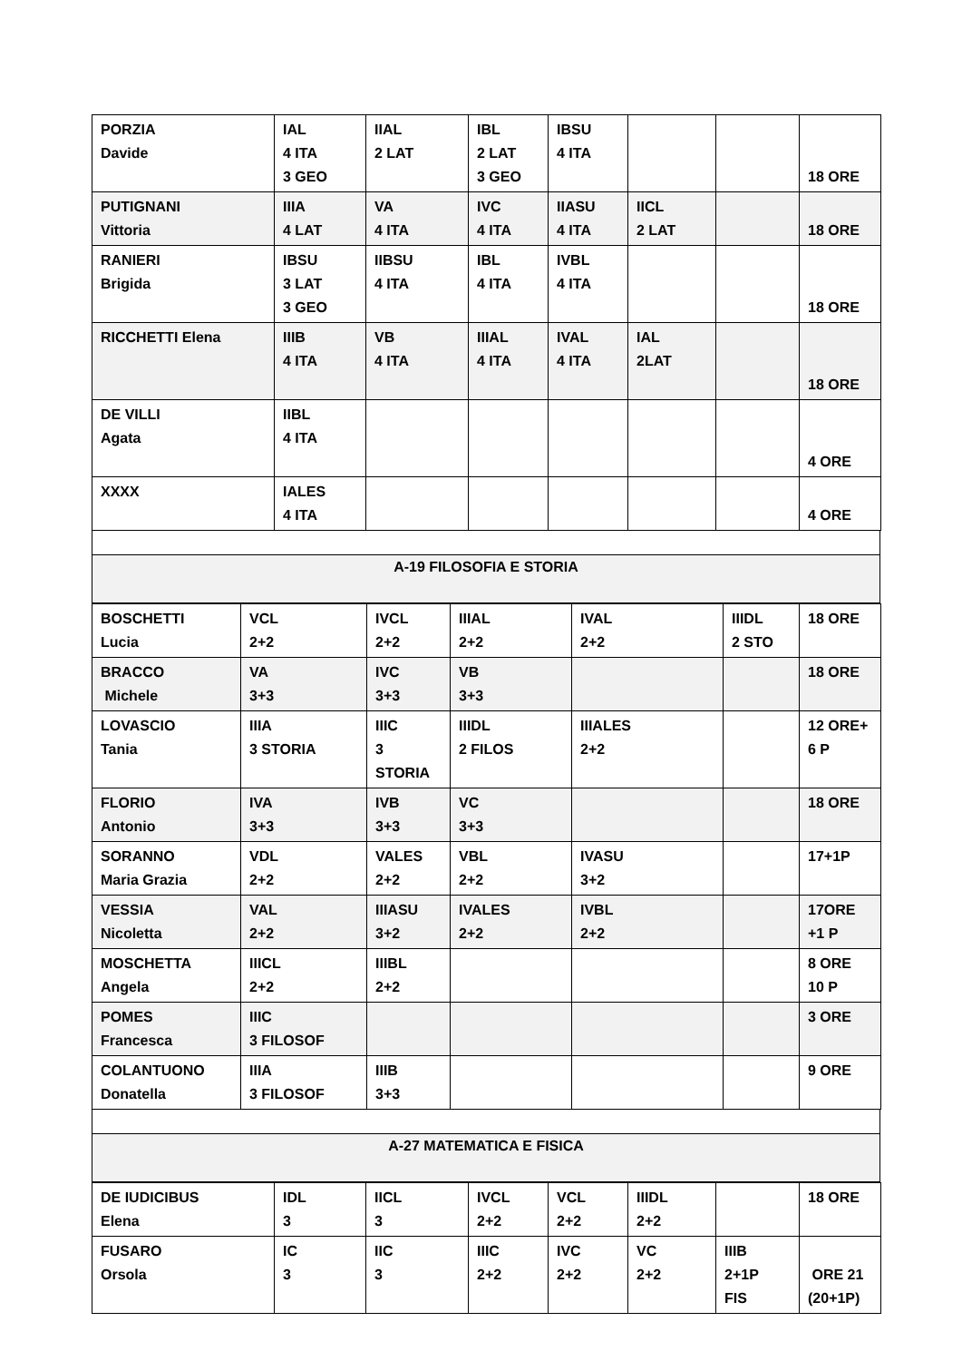| PORZIA Davide | IAL 4 ITA 3 GEO | IIAL 2 LAT | IBL 2 LAT 3 GEO | IBSU 4 ITA | | | 18 ORE |
| PUTIGNANI Vittoria | IIIA 4 LAT | VA 4 ITA | IVC 4 ITA | IIASU 4 ITA | IICL 2 LAT | | 18 ORE |
| RANIERI Brigida | IBSU 3 LAT 3 GEO | IIBSU 4 ITA | IBL 4 ITA | IVBL 4 ITA | | | 18 ORE |
| RICCHETTI Elena | IIIB 4 ITA | VB 4 ITA | IIIAL 4 ITA | IVAL 4 ITA | IAL 2LAT | | 18 ORE |
| DE VILLI Agata | IIBL 4 ITA | | | | | | 4 ORE |
| XXXX | IALES 4 ITA | | | | | | 4 ORE |
A-19 FILOSOFIA E STORIA
| BOSCHETTI Lucia | VCL 2+2 | IVCL 2+2 | IIIAL 2+2 | IVAL 2+2 | IIIDL 2 STO | 18 ORE |
| BRACCO Michele | VA 3+3 | IVC 3+3 | VB 3+3 | | | 18 ORE |
| LOVASCIO Tania | IIIA 3 STORIA | IIIC 3 STORIA | IIIDL 2 FILOS | IIIALES 2+2 | | 12 ORE+ 6 P |
| FLORIO Antonio | IVA 3+3 | IVB 3+3 | VC 3+3 | | | 18 ORE |
| SORANNO Maria Grazia | VDL 2+2 | VALES 2+2 | VBL 2+2 | IVASU 3+2 | | 17+1P |
| VESSIA Nicoletta | VAL 2+2 | IIIASU 3+2 | IVALES 2+2 | IVBL 2+2 | | 17ORE +1 P |
| MOSCHETTA Angela | IIICL 2+2 | IIIBL 2+2 | | | | 8 ORE 10 P |
| POMES Francesca | IIIC 3 FILOSOF | | | | | 3 ORE |
| COLANTUONO Donatella | IIIA 3 FILOSOF | IIIB 3+3 | | | | 9 ORE |
A-27 MATEMATICA E FISICA
| DE IUDICIBUS Elena | IDL 3 | IICL 3 | IVCL 2+2 | VCL 2+2 | IIIDL 2+2 | | 18 ORE |
| FUSARO Orsola | IC 3 | IIC 3 | IIIC 2+2 | IVC 2+2 | VC 2+2 | IIIB 2+1P FIS | ORE 21 (20+1P) |